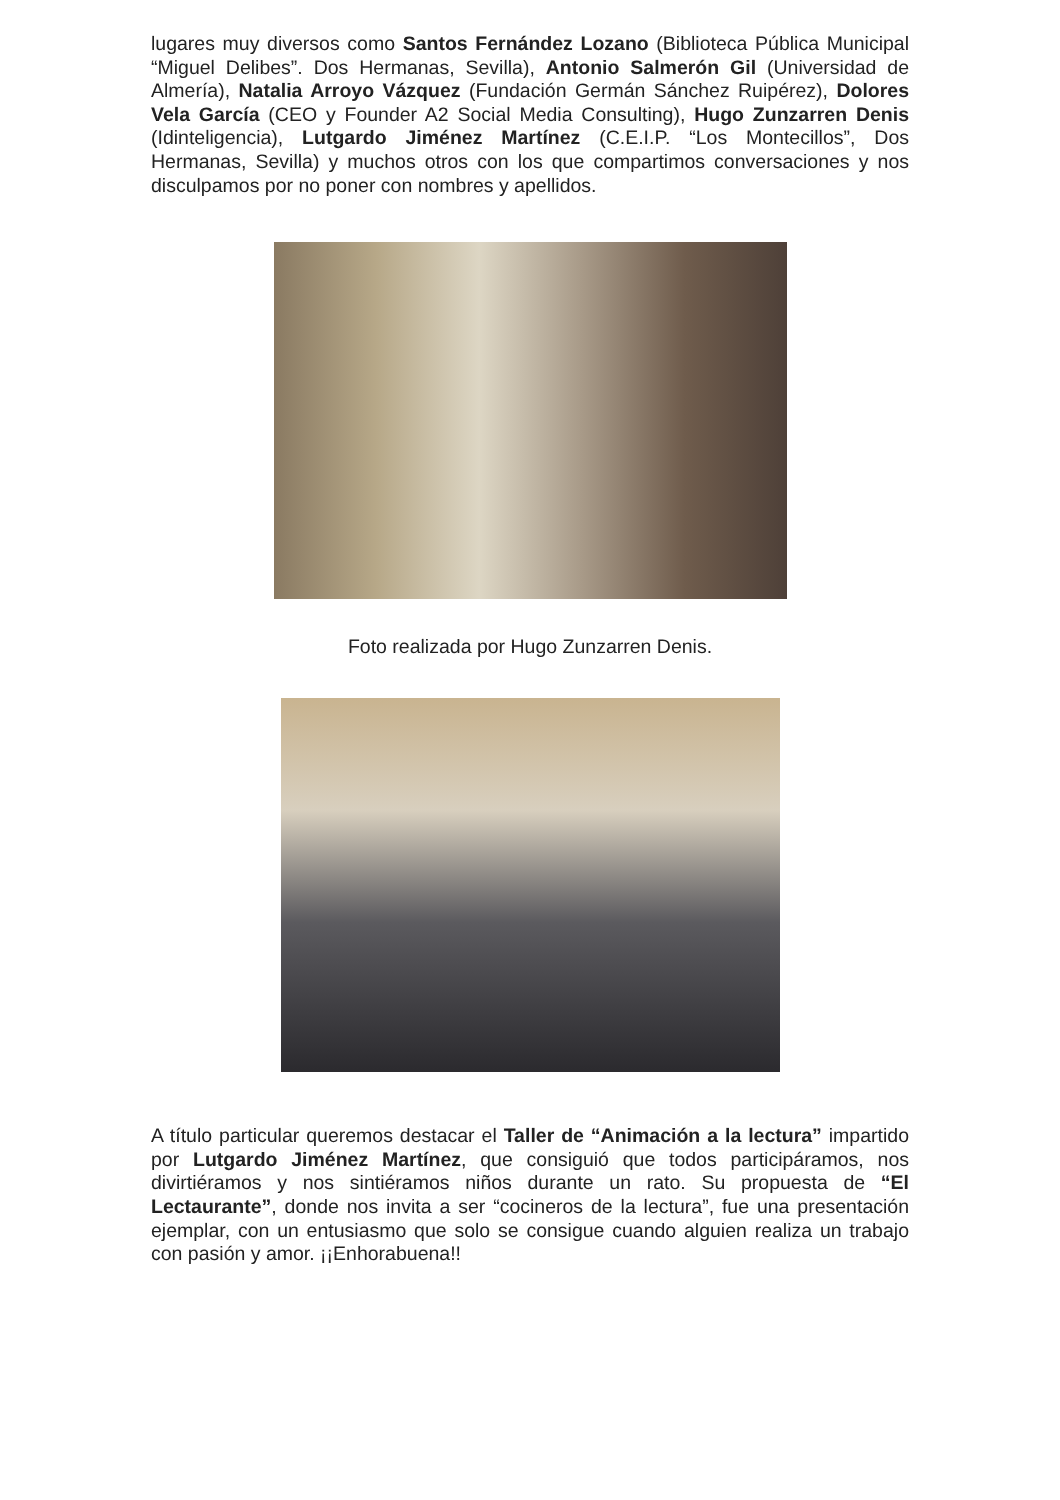lugares muy diversos como Santos Fernández Lozano (Biblioteca Pública Municipal “Miguel Delibes”. Dos Hermanas, Sevilla), Antonio Salmerón Gil (Universidad de Almería), Natalia Arroyo Vázquez (Fundación Germán Sánchez Ruipérez), Dolores Vela García (CEO y Founder A2 Social Media Consulting), Hugo Zunzarren Denis (Idinteligencia), Lutgardo Jiménez Martínez (C.E.I.P. “Los Montecillos”, Dos Hermanas, Sevilla) y muchos otros con los que compartimos conversaciones y nos disculpamos por no poner con nombres y apellidos.
Foto realizada por Hugo Zunzarren Denis.
A título particular queremos destacar el Taller de “Animación a la lectura” impartido por Lutgardo Jiménez Martínez, que consiguió que todos participáramos, nos divirtiéramos y nos sintiéramos niños durante un rato. Su propuesta de “El Lectaurante”, donde nos invita a ser “cocineros de la lectura”, fue una presentación ejemplar, con un entusiasmo que solo se consigue cuando alguien realiza un trabajo con pasión y amor. ¡¡Enhorabuena!!